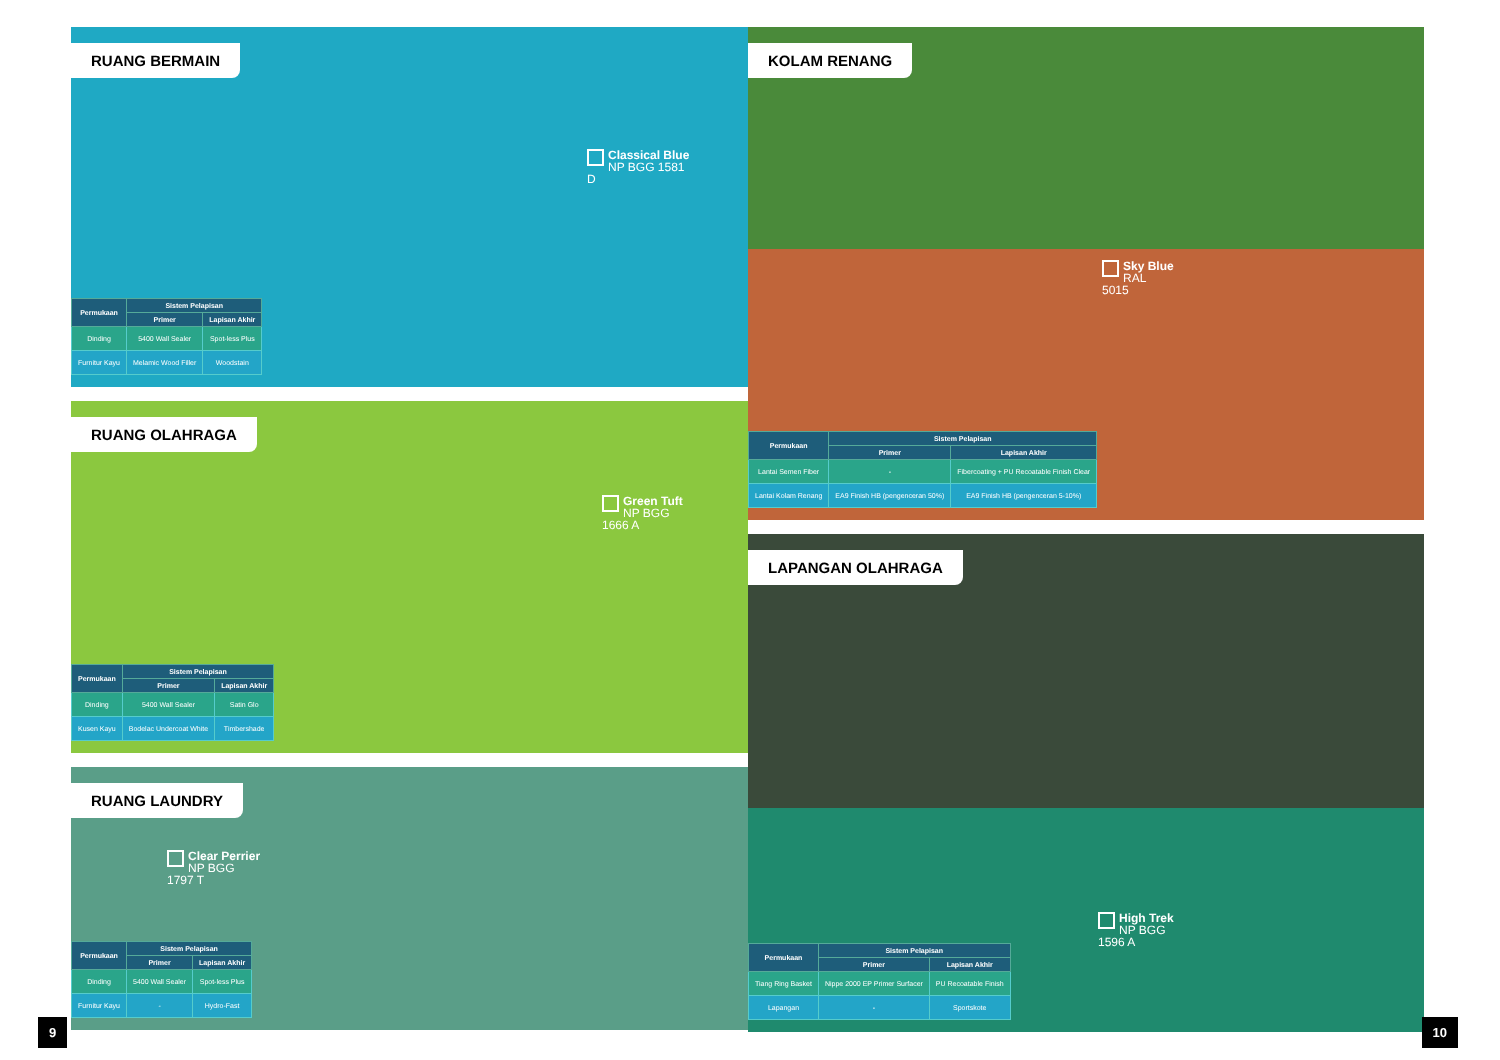RUANG BERMAIN
Classical Blue
NP BGG 1581 D
| Permukaan | Sistem Pelapisan | |
| --- | --- | --- |
| | Primer | Lapisan Akhir |
| Dinding | 5400 Wall Sealer | Spot-less Plus |
| Furnitur Kayu | Melamic Wood Filler | Woodstain |
RUANG OLAHRAGA
Green Tuft
NP BGG 1666 A
| Permukaan | Sistem Pelapisan | |
| --- | --- | --- |
| | Primer | Lapisan Akhir |
| Dinding | 5400 Wall Sealer | Satin Glo |
| Kusen Kayu | Bodelac Undercoat White | Timbershade |
RUANG LAUNDRY
Clear Perrier
NP BGG 1797 T
| Permukaan | Sistem Pelapisan | |
| --- | --- | --- |
| | Primer | Lapisan Akhir |
| Dinding | 5400 Wall Sealer | Spot-less Plus |
| Furnitur Kayu | - | Hydro-Fast |
KOLAM RENANG
Sky Blue
RAL 5015
| Permukaan | Sistem Pelapisan | |
| --- | --- | --- |
| | Primer | Lapisan Akhir |
| Lantai Semen Fiber | - | Fibercoating + PU Recoatable Finish Clear |
| Lantai Kolam Renang | EA9 Finish HB (pengenceran 50%) | EA9 Finish HB (pengenceran 5-10%) |
LAPANGAN OLAHRAGA
High Trek
NP BGG 1596 A
| Permukaan | Sistem Pelapisan | |
| --- | --- | --- |
| | Primer | Lapisan Akhir |
| Tiang Ring Basket | Nippe 2000 EP Primer Surfacer | PU Recoatable Finish |
| Lapangan | - | Sportskote |
9 10